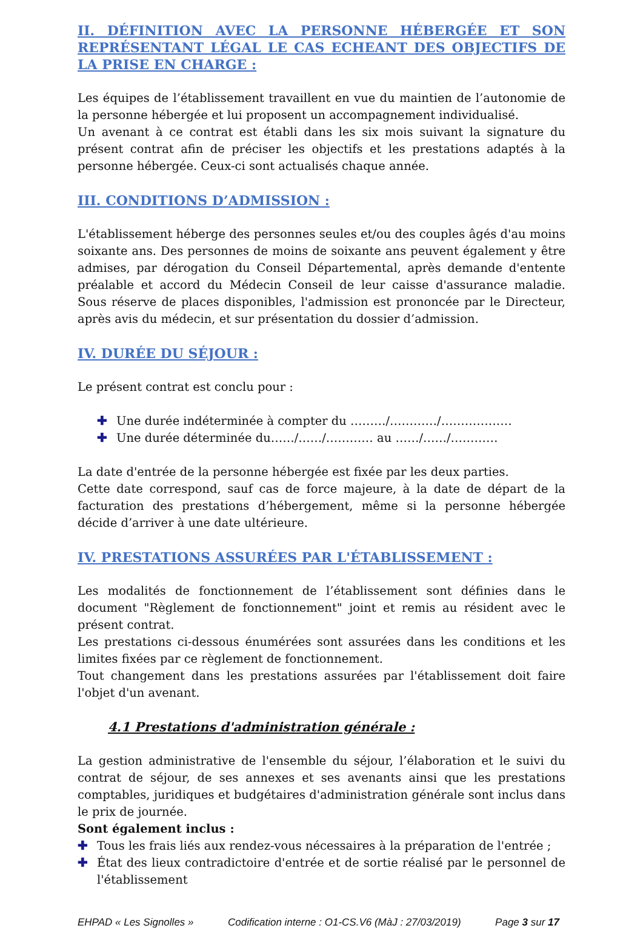II. DÉFINITION AVEC LA PERSONNE HÉBERGÉE ET SON REPRÉSENTANT LÉGAL LE CAS ECHEANT DES OBJECTIFS DE LA PRISE EN CHARGE :
Les équipes de l’établissement travaillent en vue du maintien de l’autonomie de la personne hébergée et lui proposent un accompagnement individualisé.
Un avenant à ce contrat est établi dans les six mois suivant la signature du présent contrat afin de préciser les objectifs et les prestations adaptés à la personne hébergée. Ceux-ci sont actualisés chaque année.
III. CONDITIONS D’ADMISSION :
L'établissement héberge des personnes seules et/ou des couples âgés d'au moins soixante ans. Des personnes de moins de soixante ans peuvent également y être admises, par dérogation du Conseil Départemental, après demande d'entente préalable et accord du Médecin Conseil de leur caisse d'assurance maladie. Sous réserve de places disponibles, l'admission est prononcée par le Directeur, après avis du médecin, et sur présentation du dossier d’admission.
IV. DURÉE DU SÉJOUR :
Le présent contrat est conclu pour :
✚ Une durée indéterminée à compter du ………/…………/………………
✚ Une durée déterminée du……/……/………… au ……/……/…………
La date d'entrée de la personne hébergée est fixée par les deux parties.
Cette date correspond, sauf cas de force majeure, à la date de départ de la facturation des prestations d’hébergement, même si la personne hébergée décide d’arriver à une date ultérieure.
IV. PRESTATIONS ASSURÉES PAR L'ÉTABLISSEMENT :
Les modalités de fonctionnement de l’établissement sont définies dans le document "Règlement de fonctionnement" joint et remis au résident avec le présent contrat.
Les prestations ci-dessous énumérées sont assurées dans les conditions et les limites fixées par ce règlement de fonctionnement.
Tout changement dans les prestations assurées par l'établissement doit faire l'objet d'un avenant.
4.1 Prestations d'administration générale :
La gestion administrative de l'ensemble du séjour, l’élaboration et le suivi du contrat de séjour, de ses annexes et ses avenants ainsi que les prestations comptables, juridiques et budgétaires d'administration générale sont inclus dans le prix de journée.
Sont également inclus :
✚ Tous les frais liés aux rendez-vous nécessaires à la préparation de l'entrée ;
✚ État des lieux contradictoire d'entrée et de sortie réalisé par le personnel de l'établissement
EHPAD « Les Signolles » Codification interne : O1-CS.V6 (MàJ : 27/03/2019) Page 3 sur 17